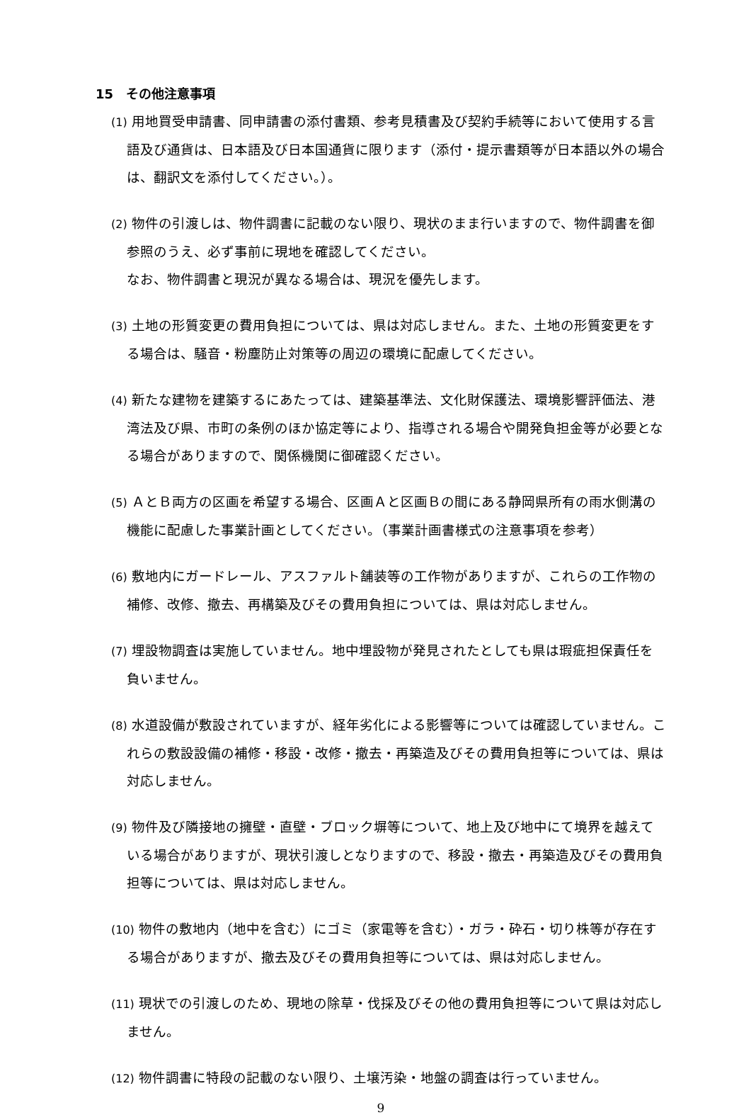15　その他注意事項
(1) 用地買受申請書、同申請書の添付書類、参考見積書及び契約手続等において使用する言語及び通貨は、日本語及び日本国通貨に限ります（添付・提示書類等が日本語以外の場合は、翻訳文を添付してください。）。
(2) 物件の引渡しは、物件調書に記載のない限り、現状のまま行いますので、物件調書を御参照のうえ、必ず事前に現地を確認してください。
なお、物件調書と現況が異なる場合は、現況を優先します。
(3) 土地の形質変更の費用負担については、県は対応しません。また、土地の形質変更をする場合は、騒音・粉塵防止対策等の周辺の環境に配慮してください。
(4) 新たな建物を建築するにあたっては、建築基準法、文化財保護法、環境影響評価法、港湾法及び県、市町の条例のほか協定等により、指導される場合や開発負担金等が必要となる場合がありますので、関係機関に御確認ください。
(5) ＡとＢ両方の区画を希望する場合、区画Ａと区画Ｂの間にある静岡県所有の雨水側溝の機能に配慮した事業計画としてください。（事業計画書様式の注意事項を参考）
(6) 敷地内にガードレール、アスファルト舗装等の工作物がありますが、これらの工作物の補修、改修、撤去、再構築及びその費用負担については、県は対応しません。
(7) 埋設物調査は実施していません。地中埋設物が発見されたとしても県は瑕疵担保責任を負いません。
(8) 水道設備が敷設されていますが、経年劣化による影響等については確認していません。これらの敷設設備の補修・移設・改修・撤去・再築造及びその費用負担等については、県は対応しません。
(9) 物件及び隣接地の擁壁・直壁・ブロック塀等について、地上及び地中にて境界を越えている場合がありますが、現状引渡しとなりますので、移設・撤去・再築造及びその費用負担等については、県は対応しません。
(10) 物件の敷地内（地中を含む）にゴミ（家電等を含む）・ガラ・砕石・切り株等が存在する場合がありますが、撤去及びその費用負担等については、県は対応しません。
(11) 現状での引渡しのため、現地の除草・伐採及びその他の費用負担等について県は対応しません。
(12) 物件調書に特段の記載のない限り、土壌汚染・地盤の調査は行っていません。
9